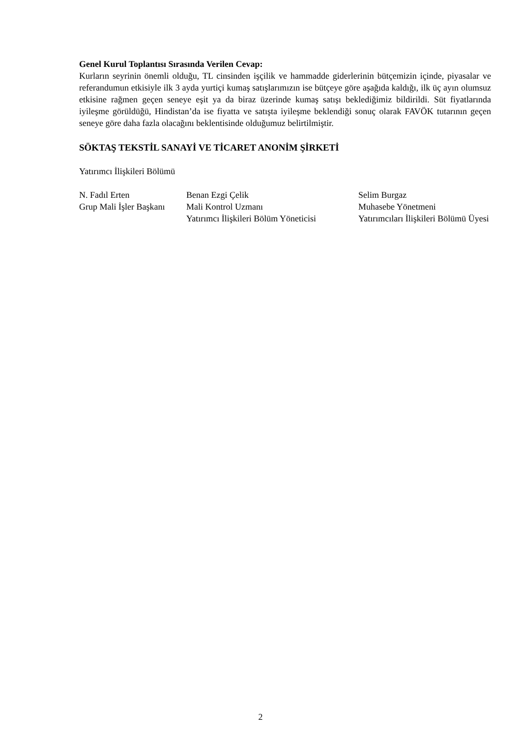Genel Kurul Toplantısı Sırasında Verilen Cevap:
Kurların seyrinin önemli olduğu, TL cinsinden işçilik ve hammadde giderlerinin bütçemizin içinde, piyasalar ve referandumun etkisiyle ilk 3 ayda yurtiçi kumaş satışlarımızın ise bütçeye göre aşağıda kaldığı, ilk üç ayın olumsuz etkisine rağmen geçen seneye eşit ya da biraz üzerinde kumaş satışı beklediğimiz bildirildi. Süt fiyatlarında iyileşme görüldüğü, Hindistan’da ise fiyatta ve satışta iyileşme beklendiği sonuç olarak FAVÖK tutarının geçen seneye göre daha fazla olacağını beklentisinde olduğumuz belirtilmiştir.
SÖKTAŞ TEKSTİL SANAYİ VE TİCARET ANONİM ŞİRKETİ
Yatırımcı İlişkileri Bölümü
N. Fadıl Erten
Grup Mali İşler Başkanı
Benan Ezgi Çelik
Mali Kontrol Uzmanı
Yatırımcı İlişkileri Bölüm Yöneticisi
Selim Burgaz
Muhasebe Yönetmeni
Yatırımcıları İlişkileri Bölümü Üyesi
2